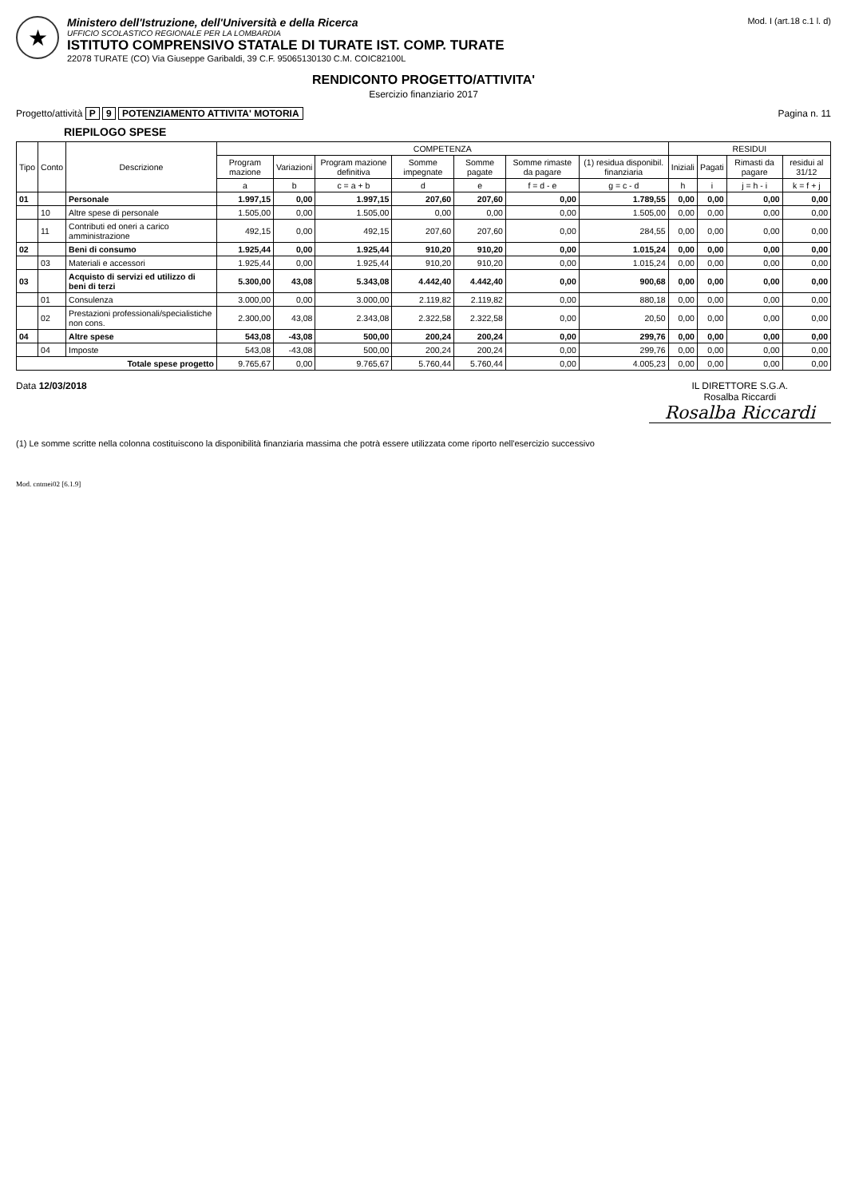★
Ministero dell'Istruzione, dell'Università e della Ricerca
UFFICIO SCOLASTICO REGIONALE PER LA LOMBARDIA
ISTITUTO COMPRENSIVO STATALE DI TURATE IST. COMP. TURATE
22078 TURATE (CO) Via Giuseppe Garibaldi, 39 C.F. 95065130130 C.M. COIC82100L
Mod. I (art.18 c.1 l. d)
RENDICONTO PROGETTO/ATTIVITA'
Esercizio finanziario 2017
Progetto/attività P 9 POTENZIAMENTO ATTIVITA' MOTORIA
Pagina n. 11
RIEPILOGO SPESE
| Tipo | Conto | Descrizione | COMPETENZA | | | | | | | RESIDUI | | | |
| --- | --- | --- | --- | --- | --- | --- | --- | --- | --- | --- | --- | --- | --- |
| | | | Program mazione | Variazioni | Program mazione definitiva | Somme impegnate | Somme pagate | Somme rimaste da pagare | (1) residua disponibil. finanziaria | Iniziali | Pagati | Rimasti da pagare | residui al 31/12 |
| | | | a | b | c = a + b | d | e | f = d - e | g = c - d | h | i | j = h - i | k = f + j |
| 01 | | Personale | 1.997,15 | 0,00 | 1.997,15 | 207,60 | 207,60 | 0,00 | 1.789,55 | 0,00 | 0,00 | 0,00 | 0,00 |
| | 10 | Altre spese di personale | 1.505,00 | 0,00 | 1.505,00 | 0,00 | 0,00 | 0,00 | 1.505,00 | 0,00 | 0,00 | 0,00 | 0,00 |
| | 11 | Contributi ed oneri a carico amministrazione | 492,15 | 0,00 | 492,15 | 207,60 | 207,60 | 0,00 | 284,55 | 0,00 | 0,00 | 0,00 | 0,00 |
| 02 | | Beni di consumo | 1.925,44 | 0,00 | 1.925,44 | 910,20 | 910,20 | 0,00 | 1.015,24 | 0,00 | 0,00 | 0,00 | 0,00 |
| | 03 | Materiali e accessori | 1.925,44 | 0,00 | 1.925,44 | 910,20 | 910,20 | 0,00 | 1.015,24 | 0,00 | 0,00 | 0,00 | 0,00 |
| 03 | | Acquisto di servizi ed utilizzo di beni di terzi | 5.300,00 | 43,08 | 5.343,08 | 4.442,40 | 4.442,40 | 0,00 | 900,68 | 0,00 | 0,00 | 0,00 | 0,00 |
| | 01 | Consulenza | 3.000,00 | 0,00 | 3.000,00 | 2.119,82 | 2.119,82 | 0,00 | 880,18 | 0,00 | 0,00 | 0,00 | 0,00 |
| | 02 | Prestazioni professionali/specialistiche non cons. | 2.300,00 | 43,08 | 2.343,08 | 2.322,58 | 2.322,58 | 0,00 | 20,50 | 0,00 | 0,00 | 0,00 | 0,00 |
| 04 | | Altre spese | 543,08 | -43,08 | 500,00 | 200,24 | 200,24 | 0,00 | 299,76 | 0,00 | 0,00 | 0,00 | 0,00 |
| | 04 | Imposte | 543,08 | -43,08 | 500,00 | 200,24 | 200,24 | 0,00 | 299,76 | 0,00 | 0,00 | 0,00 | 0,00 |
| Totale spese progetto | | | 9.765,67 | 0,00 | 9.765,67 | 5.760,44 | 5.760,44 | 0,00 | 4.005,23 | 0,00 | 0,00 | 0,00 | 0,00 |
Data 12/03/2018 IL DIRETTORE S.G.A.
Rosalba Riccardi
Rosalba Riccardi
(1) Le somme scritte nella colonna costituiscono la disponibilità finanziaria massima che potrà essere utilizzata come riporto nell'esercizio successivo
Mod. cntmei02 [6.1.9]